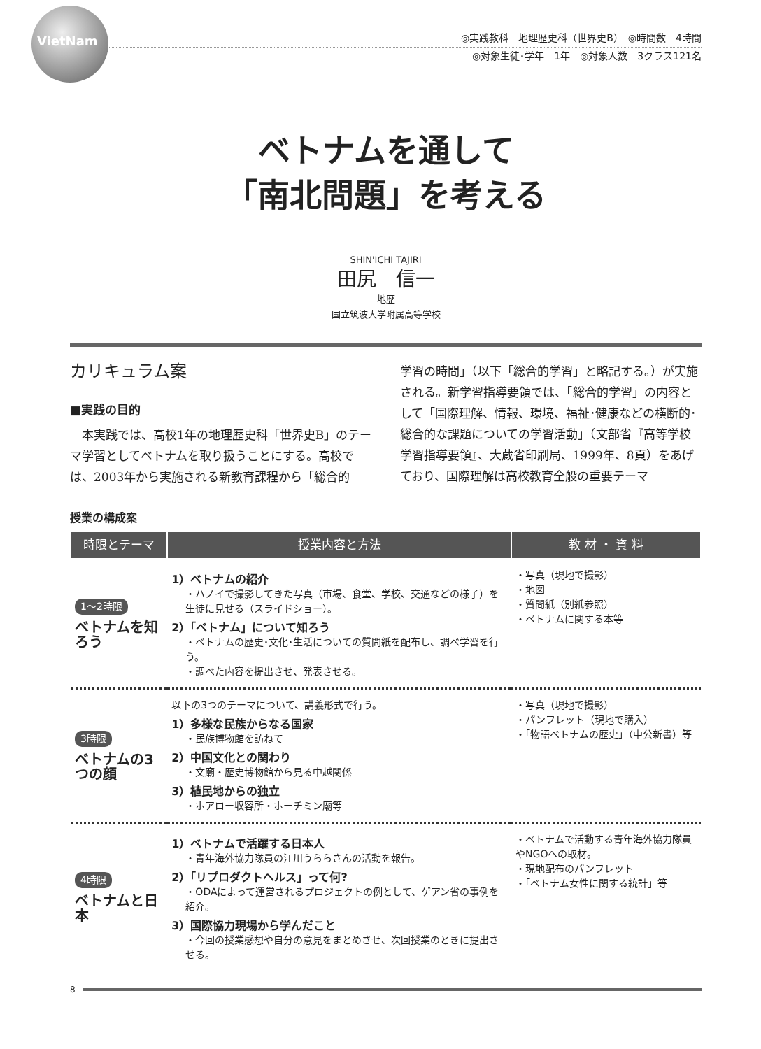VietNam
◎実践教科　地理歴史科（世界史B）　◎時間数　4時間
◎対象生徒･学年　1年　◎対象人数　3クラス121名
ベトナムを通して
「南北問題」を考える
SHIN'ICHI TAJIRI
田尻　信一
地歴
国立筑波大学附属高等学校
カリキュラム案
■実践の目的
本実践では、高校1年の地理歴史科「世界史B」のテーマ学習としてベトナムを取り扱うことにする。高校では、2003年から実施される新教育課程から「総合的
学習の時間」（以下「総合的学習」と略記する。）が実施される。新学習指導要領では、「総合的学習」の内容として「国際理解、情報、環境、福祉･健康などの横断的･総合的な課題についての学習活動」（文部省『高等学校学習指導要領』、大蔵省印刷局、1999年、8頁）をあげており、国際理解は高校教育全般の重要テーマ
授業の構成案
| 時限とテーマ | 授業内容と方法 | 教 材 ・ 資 料 |
| --- | --- | --- |
| 1～2時限 ベトナムを知ろう | 1）ベトナムの紹介 ・ハノイで撮影してきた写真（市場、食堂、学校、交通などの様子）を生徒に見せる（スライドショー）。 2）「ベトナム」について知ろう ・ベトナムの歴史･文化･生活についての質問紙を配布し、調べ学習を行う。 ・調べた内容を提出させ、発表させる。 | ・写真（現地で撮影） ・地図 ・質問紙（別紙参照） ・ベトナムに関する本等 |
| 3時限 ベトナムの3つの顔 | 以下の3つのテーマについて、講義形式で行う。 1）多様な民族からなる国家 ・民族博物館を訪ねて 2）中国文化との関わり ・文廟・歴史博物館から見る中越関係 3）植民地からの独立 ・ホアロー収容所・ホーチミン廟等 | ・写真（現地で撮影） ・パンフレット（現地で購入） ・「物語ベトナムの歴史」（中公新書）等 |
| 4時限 ベトナムと日本 | 1）ベトナムで活躍する日本人 ・青年海外協力隊員の江川うららさんの活動を報告。 2）「リプロダクトヘルス」って何? ・ODAによって運営されるプロジェクトの例として、ゲアン省の事例を紹介。 3）国際協力現場から学んだこと ・今回の授業感想や自分の意見をまとめさせ、次回授業のときに提出させる。 | ・ベトナムで活動する青年海外協力隊員やNGOへの取材。 ・現地配布のパンフレット ・「ベトナム女性に関する統計」等 |
8